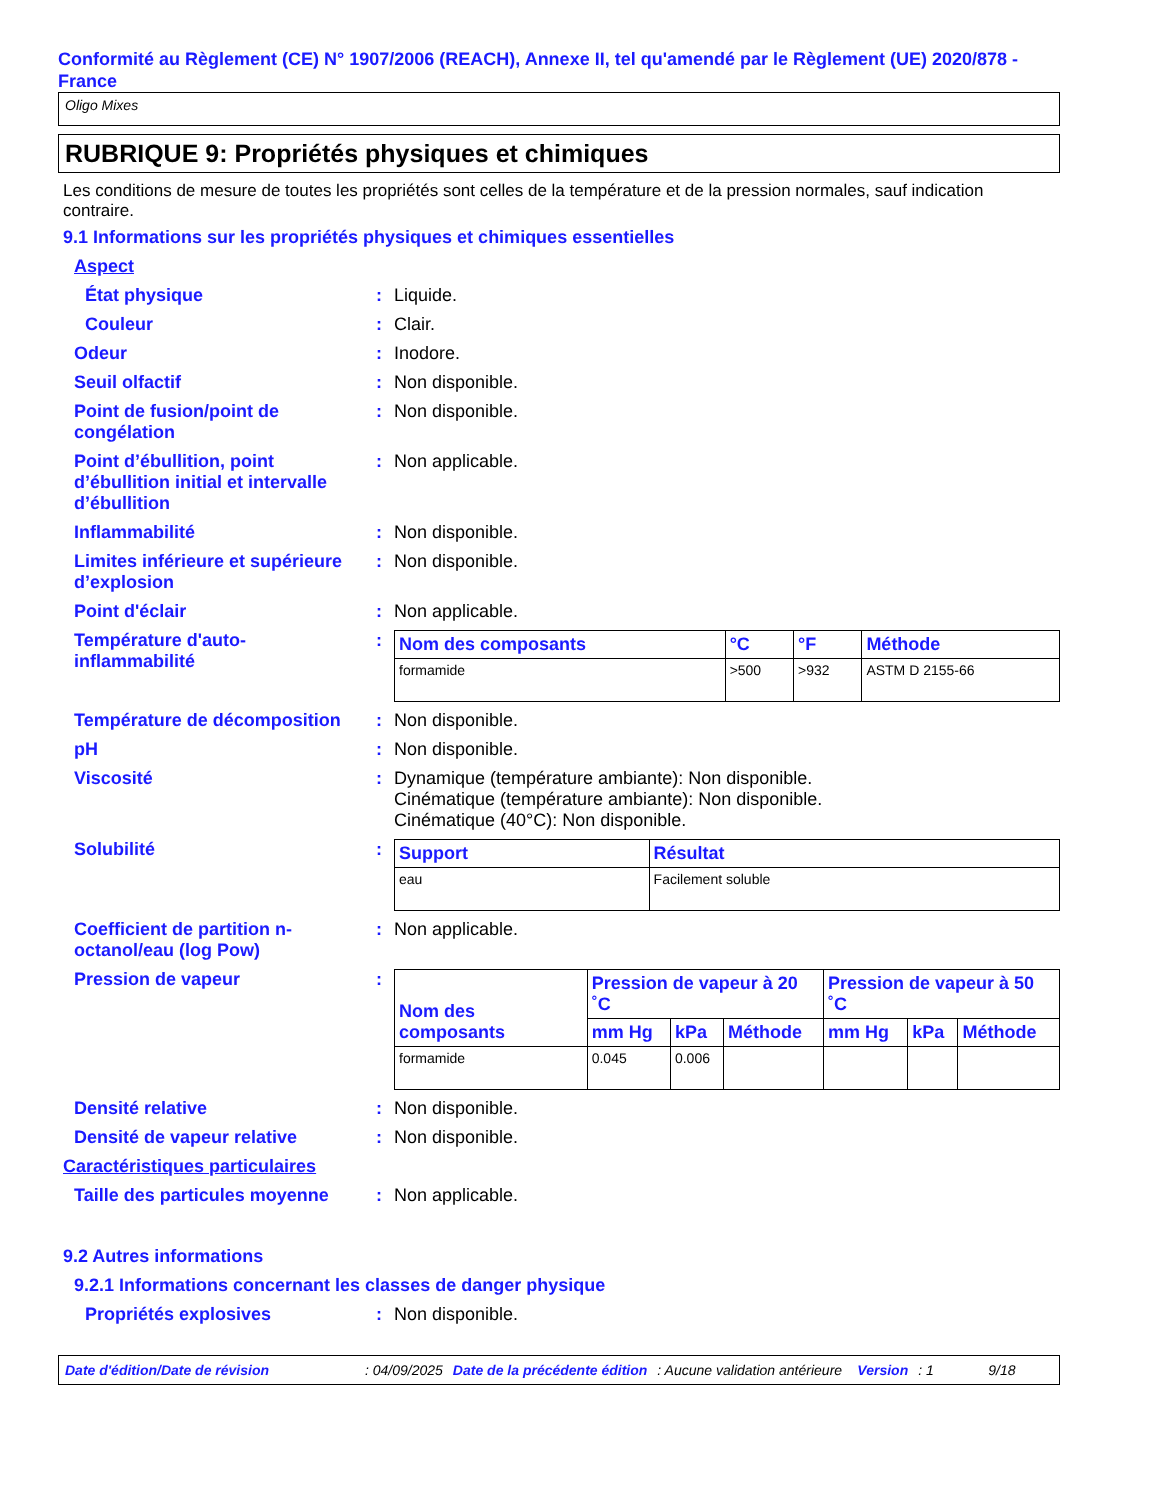Conformité au Règlement (CE) N° 1907/2006 (REACH), Annexe II, tel qu'amendé par le Règlement (UE) 2020/878 - France
Oligo Mixes
RUBRIQUE 9: Propriétés physiques et chimiques
Les conditions de mesure de toutes les propriétés sont celles de la température et de la pression normales, sauf indication contraire.
9.1 Informations sur les propriétés physiques et chimiques essentielles
Aspect
État physique: Liquide.
Couleur: Clair.
Odeur: Inodore.
Seuil olfactif: Non disponible.
Point de fusion/point de congélation: Non disponible.
Point d’ébullition, point d’ébullition initial et intervalle d’ébullition: Non applicable.
Inflammabilité: Non disponible.
Limites inférieure et supérieure d’explosion: Non disponible.
Point d'éclair: Non applicable.
Température d'auto-inflammabilité:
| Nom des composants | °C | °F | Méthode |
| --- | --- | --- | --- |
| formamide | >500 | >932 | ASTM D 2155-66 |
Température de décomposition: Non disponible.
pH: Non disponible.
Viscosité: Dynamique (température ambiante): Non disponible.
Cinématique (température ambiante): Non disponible.
Cinématique (40°C): Non disponible.
Solubilité:
| Support | Résultat |
| --- | --- |
| eau | Facilement soluble |
Coefficient de partition n-octanol/eau (log Pow): Non applicable.
Pression de vapeur:
| Nom des composants | Pression de vapeur à 20 ˚C | | | Pression de vapeur à 50 ˚C | | |
| --- | --- | --- | --- | --- | --- | --- |
| | mm Hg | kPa | Méthode | mm Hg | kPa | Méthode |
| formamide | 0.045 | 0.006 | | | | |
Densité relative: Non disponible.
Densité de vapeur relative: Non disponible.
Caractéristiques particulaires
Taille des particules moyenne: Non applicable.
9.2 Autres informations
9.2.1 Informations concernant les classes de danger physique
Propriétés explosives: Non disponible.
Date d'édition/Date de révision: 04/09/2025 Date de la précédente édition: Aucune validation antérieure Version: 1 9/18